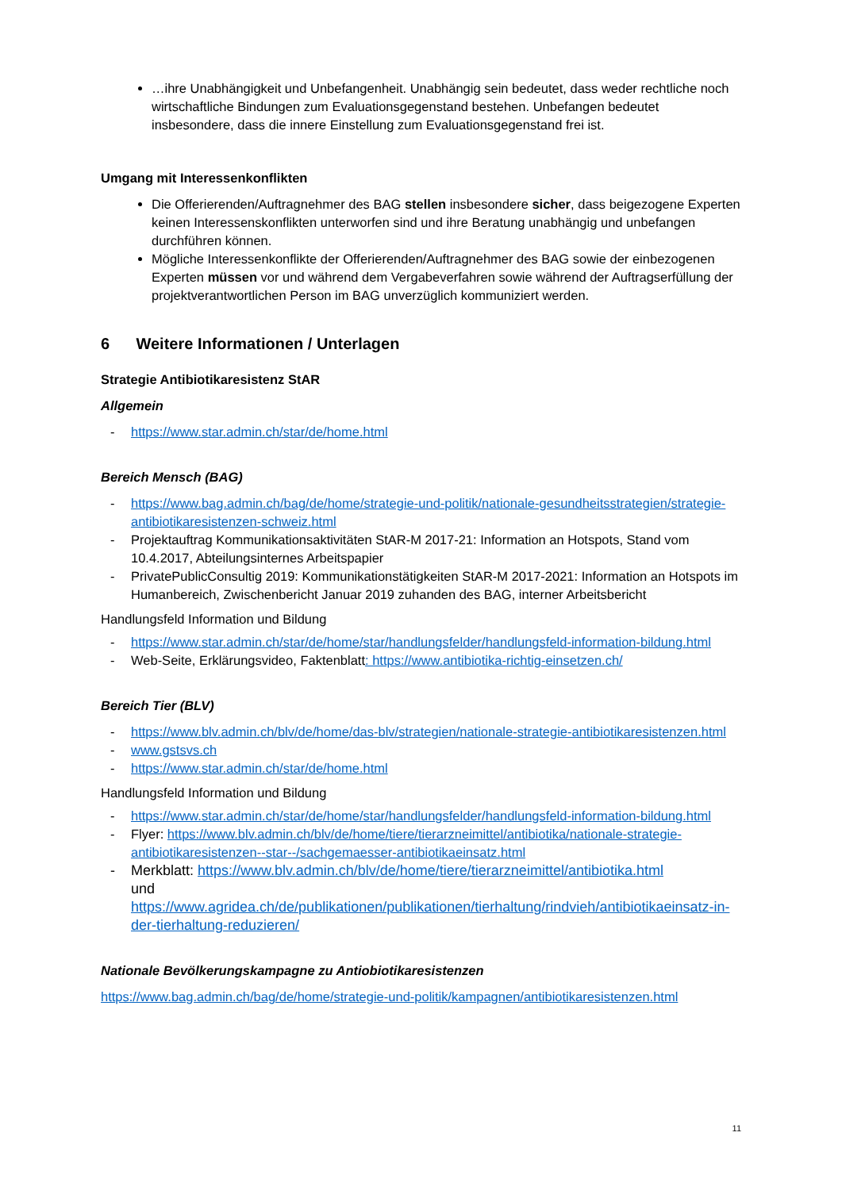…ihre Unabhängigkeit und Unbefangenheit. Unabhängig sein bedeutet, dass weder rechtliche noch wirtschaftliche Bindungen zum Evaluationsgegenstand bestehen. Unbefangen bedeutet insbesondere, dass die innere Einstellung zum Evaluationsgegenstand frei ist.
Umgang mit Interessenkonflikten
Die Offerierenden/Auftragnehmer des BAG stellen insbesondere sicher, dass beigezogene Experten keinen Interessenskonflikten unterworfen sind und ihre Beratung unabhängig und unbefangen durchführen können.
Mögliche Interessenkonflikte der Offerierenden/Auftragnehmer des BAG sowie der einbezogenen Experten müssen vor und während dem Vergabeverfahren sowie während der Auftragserfüllung der projektverantwortlichen Person im BAG unverzüglich kommuniziert werden.
6 Weitere Informationen / Unterlagen
Strategie Antibiotikaresistenz StAR
Allgemein
- https://www.star.admin.ch/star/de/home.html
Bereich Mensch (BAG)
- https://www.bag.admin.ch/bag/de/home/strategie-und-politik/nationale-gesundheitsstrategien/strategie-antibiotikaresistenzen-schweiz.html
- Projektauftrag Kommunikationsaktivitäten StAR-M 2017-21: Information an Hotspots, Stand vom 10.4.2017, Abteilungsinternes Arbeitspapier
- PrivatePublicConsultig 2019: Kommunikationstätigkeiten StAR-M 2017-2021: Information an Hotspots im Humanbereich, Zwischenbericht Januar 2019 zuhanden des BAG, interner Arbeitsbericht
Handlungsfeld Information und Bildung
- https://www.star.admin.ch/star/de/home/star/handlungsfelder/handlungsfeld-information-bildung.html
- Web-Seite, Erklärungsvideo, Faktenblatt: https://www.antibiotika-richtig-einsetzen.ch/
Bereich Tier (BLV)
- https://www.blv.admin.ch/blv/de/home/das-blv/strategien/nationale-strategie-antibiotikaresistenzen.html
- www.gstsvs.ch
- https://www.star.admin.ch/star/de/home.html
Handlungsfeld Information und Bildung
- https://www.star.admin.ch/star/de/home/star/handlungsfelder/handlungsfeld-information-bildung.html
- Flyer: https://www.blv.admin.ch/blv/de/home/tiere/tierarzneimittel/antibiotika/nationale-strategie-antibiotikaresistenzen--star--/sachgemaesser-antibiotikaeinsatz.html
- Merkblatt: https://www.blv.admin.ch/blv/de/home/tiere/tierarzneimittel/antibiotika.html
und
https://www.agridea.ch/de/publikationen/publikationen/tierhaltung/rindvieh/antibiotikaeinsatz-in-der-tierhaltung-reduzieren/
Nationale Bevölkerungskampagne zu Antiobiotikaresistenzen
https://www.bag.admin.ch/bag/de/home/strategie-und-politik/kampagnen/antibiotikaresistenzen.html
11